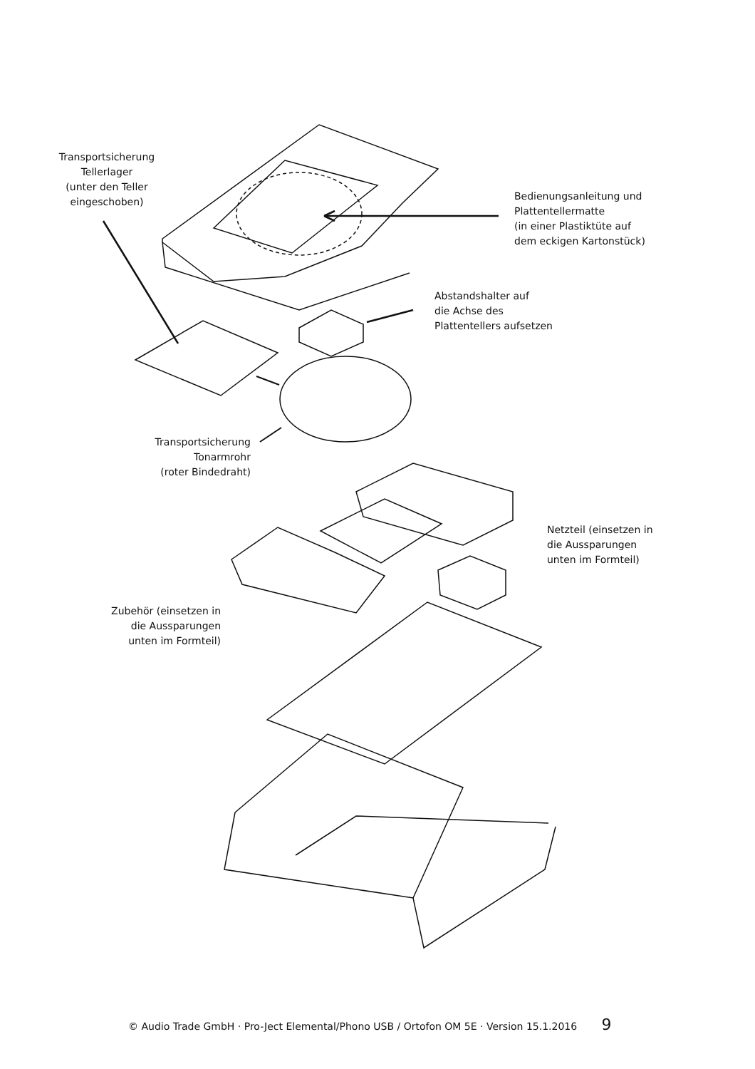Transportsicherung
Tellerlager
(unter den Teller
eingeschoben)
Bedienungsanleitung und
Plattentellermatte
(in einer Plastiktüte auf
dem eckigen Kartonstück)
Abstandshalter auf
die Achse des
Plattentellers aufsetzen
Transportsicherung
Tonarmrohr
(roter Bindedraht)
Netzteil (einsetzen in
die Aussparungen
unten im Formteil)
Zubehör (einsetzen in
die Aussparungen
unten im Formteil)
© Audio Trade GmbH · Pro-Ject Elemental/Phono USB / Ortofon OM 5E · Version 15.1.2016 9